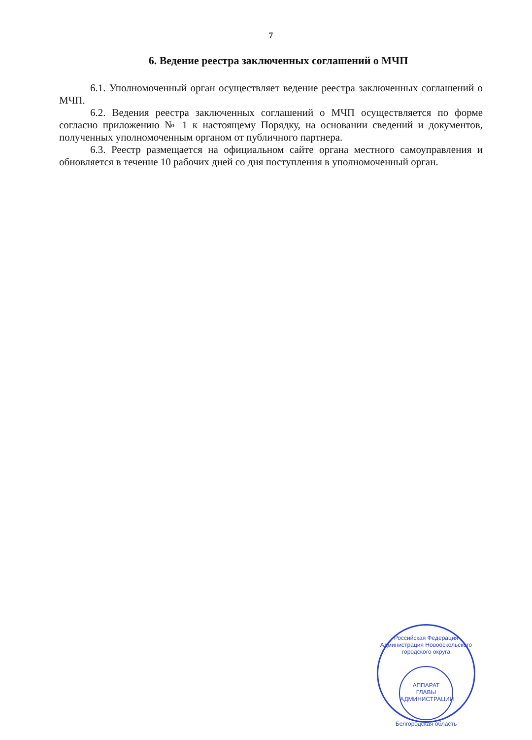7
6. Ведение реестра заключенных соглашений о МЧП
6.1. Уполномоченный орган осуществляет ведение реестра заключенных соглашений о МЧП.
6.2. Ведения реестра заключенных соглашений о МЧП осуществляется по форме согласно приложению № 1 к настоящему Порядку, на основании сведений и документов, полученных уполномоченным органом от публичного партнера.
6.3. Реестр размещается на официальном сайте органа местного самоуправления и обновляется в течение 10 рабочих дней со дня поступления в уполномоченный орган.
Российская Федерация
Администрация Новооскольского городского округа
АППАРАТ
ГЛАВЫ
АДМИНИСТРАЦИИ
Белгородская область